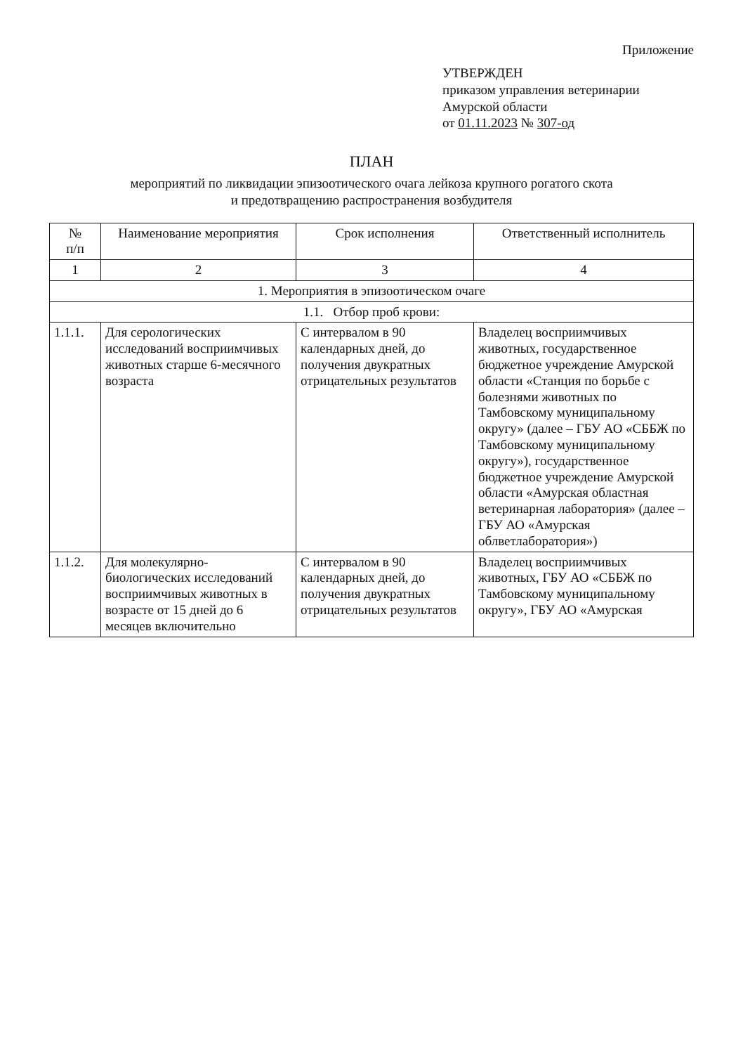Приложение
УТВЕРЖДЕН
приказом управления ветеринарии
Амурской области
от 01.11.2023 № 307-од
ПЛАН
мероприятий по ликвидации эпизоотического очага лейкоза крупного рогатого скота
и предотвращению распространения возбудителя
| № п/п | Наименование мероприятия | Срок исполнения | Ответственный исполнитель |
| --- | --- | --- | --- |
| 1 | 2 | 3 | 4 |
| 1. Мероприятия в эпизоотическом очаге | | | |
| 1.1. Отбор проб крови: | | | |
| 1.1.1. | Для серологических исследований восприимчивых животных старше 6-месячного возраста | С интервалом в 90 календарных дней, до получения двукратных отрицательных результатов | Владелец восприимчивых животных, государственное бюджетное учреждение Амурской области «Станция по борьбе с болезнями животных по Тамбовскому муниципальному округу» (далее – ГБУ АО «СББЖ по Тамбовскому муниципальному округу»), государственное бюджетное учреждение Амурской области «Амурская областная ветеринарная лаборатория» (далее – ГБУ АО «Амурская облветлаборатория») |
| 1.1.2. | Для молекулярно-биологических исследований восприимчивых животных в возрасте от 15 дней до 6 месяцев включительно | С интервалом в 90 календарных дней, до получения двукратных отрицательных результатов | Владелец восприимчивых животных, ГБУ АО «СББЖ по Тамбовскому муниципальному округу», ГБУ АО «Амурская |